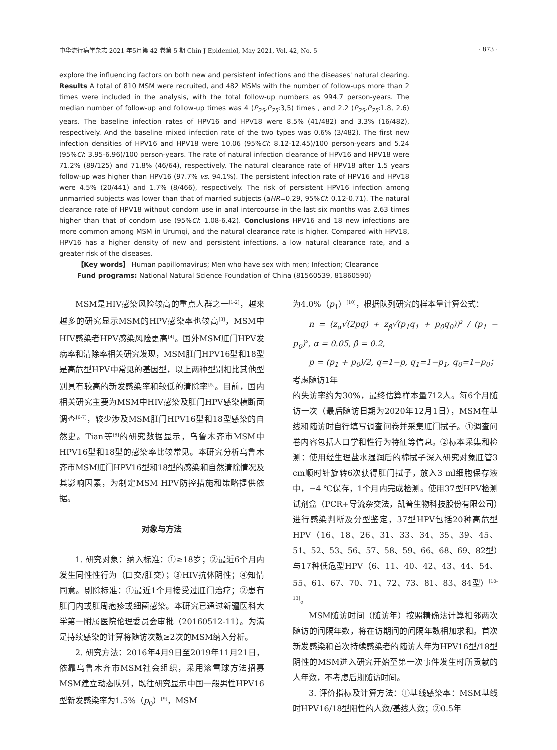中华流行病学杂志 2021 年5月第 42 卷第 5 期 Chin J Epidemiol, May 2021, Vol. 42, No. 5 · 873 ·
explore the influencing factors on both new and persistent infections and the diseases' natural clearing. Results A total of 810 MSM were recruited, and 482 MSMs with the number of follow-ups more than 2 times were included in the analysis, with the total follow-up numbers as 994.7 person-years. The median number of follow-up and follow-up times was 4 (P<sub>25</sub>,P<sub>75</sub>:3,5) times , and 2.2 (P<sub>25</sub>,P<sub>75</sub>:1.8, 2.6) years. The baseline infection rates of HPV16 and HPV18 were 8.5% (41/482) and 3.3% (16/482), respectively. And the baseline mixed infection rate of the two types was 0.6% (3/482). The first new infection densities of HPV16 and HPV18 were 10.06 (95%CI: 8.12-12.45)/100 person-years and 5.24 (95%CI: 3.95-6.96)/100 person-years. The rate of natural infection clearance of HPV16 and HPV18 were 71.2% (89/125) and 71.8% (46/64), respectively. The natural clearance rate of HPV18 after 1.5 years follow-up was higher than HPV16 (97.7% vs. 94.1%). The persistent infection rate of HPV16 and HPV18 were 4.5% (20/441) and 1.7% (8/466), respectively. The risk of persistent HPV16 infection among unmarried subjects was lower than that of married subjects (aHR=0.29, 95%CI: 0.12-0.71). The natural clearance rate of HPV18 without condom use in anal intercourse in the last six months was 2.63 times higher than that of condom use (95%CI: 1.08-6.42). Conclusions HPV16 and 18 new infections are more common among MSM in Urumqi, and the natural clearance rate is higher. Compared with HPV18, HPV16 has a higher density of new and persistent infections, a low natural clearance rate, and a greater risk of the diseases.
【Key words】 Human papillomavirus; Men who have sex with men; Infection; Clearance
Fund programs: National Natural Science Foundation of China (81560539, 81860590)
MSM是HIV感染风险较高的重点人群之一<sup>[1-2]</sup>，越来越多的研究显示MSM的HPV感染率也较高<sup>[3]</sup>，MSM中HIV感染者HPV感染风险更高<sup>[4]</sup>。国外MSM肛门HPV发病率和清除率相关研究发现，MSM肛门HPV16型和18型是高危型HPV中常见的基因型，以上两种型别相比其他型别具有较高的新发感染率和较低的清除率<sup>[5]</sup>。目前，国内相关研究主要为MSM中HIV感染及肛门HPV感染横断面调查<sup>[6-7]</sup>，较少涉及MSM肛门HPV16型和18型感染的自然史。Tian等<sup>[8]</sup>的研究数据显示，乌鲁木齐市MSM中HPV16型和18型的感染率比较常见。本研究分析乌鲁木齐市MSM肛门HPV16型和18型的感染和自然清除情况及其影响因素，为制定MSM HPV防控措施和策略提供依据。
对象与方法
1. 研究对象：纳入标准：①≥18岁；②最近6个月内发生同性性行为（口交/肛交）；③HIV抗体阴性；④知情同意。剔除标准：①最近1个月接受过肛门治疗；②患有肛门内或肛周疱疹或细菌感染。本研究已通过新疆医科大学第一附属医院伦理委员会审批（20160512-11）。为满足持续感染的计算将随访次数≥2次的MSM纳入分析。
2. 研究方法：2016年4月9日至2019年11月21日，依靠乌鲁木齐市MSM社会组织，采用滚雪球方法招募MSM建立动态队列，既往研究显示中国一般男性HPV16型新发感染率为1.5%（p<sub>0</sub>）<sup>[9]</sup>，MSM
为4.0%（p<sub>1</sub>）<sup>[10]</sup>，根据队列研究的样本量计算公式：
n = (z<sub>α</sub>√(2pq) + z<sub>β</sub>√(p<sub>1</sub>q<sub>1</sub> + p<sub>0</sub>q<sub>0</sub>))<sup>2</sup> / (p<sub>1</sub> − p<sub>0</sub>)<sup>2</sup>, α = 0.05, β = 0.2,
p = (p<sub>1</sub> + p<sub>0</sub>)/2, q=1−p, q<sub>1</sub>=1−p<sub>1</sub>, q<sub>0</sub>=1−p<sub>0</sub>；考虑随访1年
的失访率约为30%，最终估算样本量712人。每6个月随访一次（最后随访日期为2020年12月1日），MSM在基线和随访时自行填写调查问卷并采集肛门拭子。①调查问卷内容包括人口学和性行为特征等信息。②标本采集和检测：使用经生理盐水湿润后的棉拭子深入研究对象肛管3 cm顺时针旋转6次获得肛门拭子，放入3 ml细胞保存液中，−4 ℃保存，1个月内完成检测。使用37型HPV检测试剂盒（PCR+导流杂交法，凯普生物科技股份有限公司）进行感染判断及分型鉴定，37型HPV包括20种高危型HPV（16、18、26、31、33、34、35、39、45、51、52、53、56、57、58、59、66、68、69、82型）与17种低危型HPV（6、11、40、42、43、44、54、55、61、67、70、71、72、73、81、83、84型）<sup>[10-13]</sup>。
MSM随访时间（随访年）按照精确法计算相邻两次随访的间隔年数，将在访期间的间隔年数相加求和。首次新发感染和首次持续感染者的随访人年为HPV16型/18型阴性的MSM进入研究开始至第一次事件发生时所贡献的人年数，不考虑后期随访时间。
3. 评价指标及计算方法：①基线感染率：MSM基线时HPV16/18型阳性的人数/基线人数；②0.5年